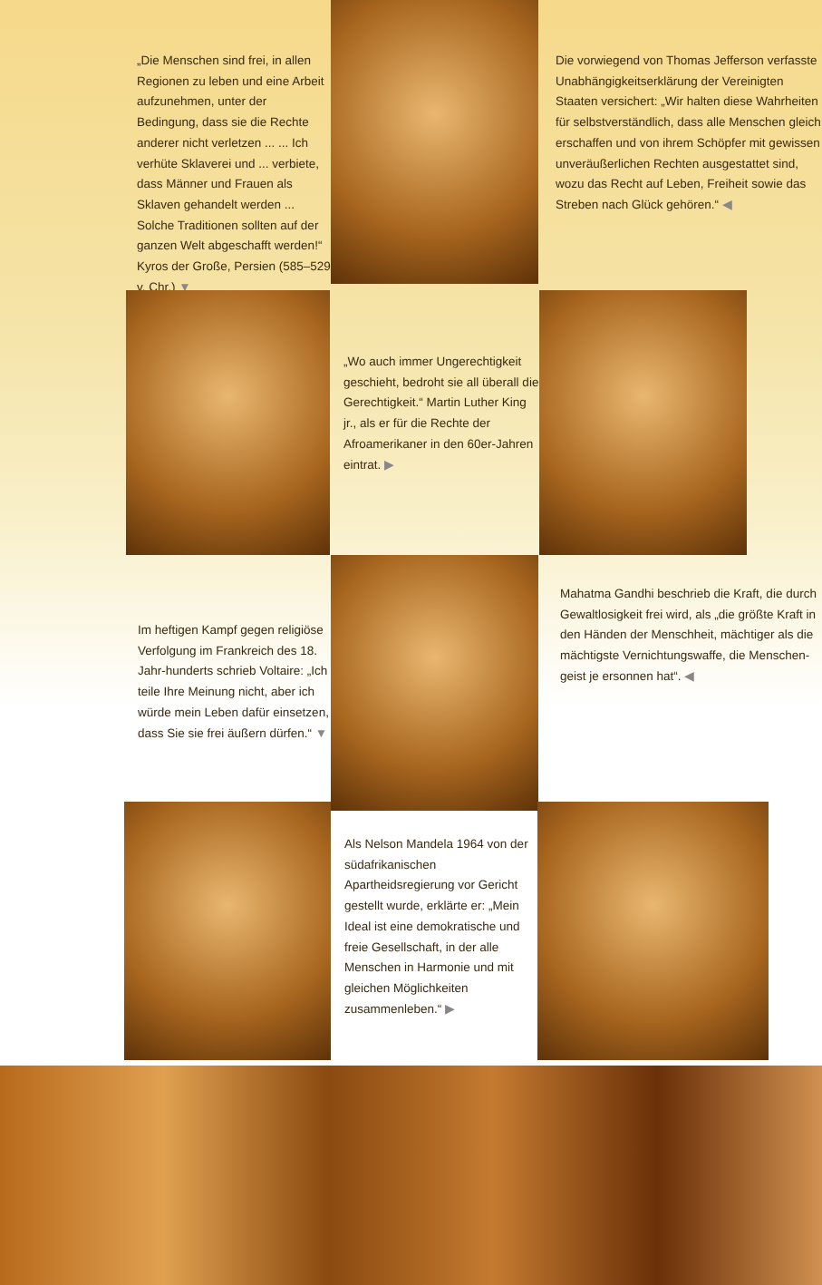„Die Menschen sind frei, in allen Regionen zu leben und eine Arbeit aufzunehmen, unter der Bedingung, dass sie die Rechte anderer nicht verletzen ... ... Ich verhüte Sklaverei und ... verbiete, dass Männer und Frauen als Sklaven gehandelt werden ... Solche Traditionen sollten auf der ganzen Welt abgeschafft werden!“ Kyros der Große, Persien (585–529 v. Chr.) ▼
Die vorwiegend von Thomas Jefferson verfasste Unabhängigkeitserklärung der Vereinigten Staaten versichert: „Wir halten diese Wahrheiten für selbstverständlich, dass alle Menschen gleich erschaffen und von ihrem Schöpfer mit gewissen unveräußerlichen Rechten ausgestattet sind, wozu das Recht auf Leben, Freiheit sowie das Streben nach Glück gehören.“ ◀
„Wo auch immer Ungerechtigkeit geschieht, bedroht sie all überall die Gerechtigkeit.“ Martin Luther King jr., als er für die Rechte der Afroamerikaner in den 60er-Jahren eintrat. ▶
Im heftigen Kampf gegen religiöse Verfolgung im Frankreich des 18. Jahr-hunderts schrieb Voltaire: „Ich teile Ihre Meinung nicht, aber ich würde mein Leben dafür einsetzen, dass Sie sie frei äußern dürfen.“ ▼
Mahatma Gandhi beschrieb die Kraft, die durch Gewaltlosigkeit frei wird, als „die größte Kraft in den Händen der Menschheit, mächtiger als die mächtigste Vernichtungswaffe, die Menschen-geist je ersonnen hat“. ◀
Als Nelson Mandela 1964 von der südafrikanischen Apartheidsregierung vor Gericht gestellt wurde, erklärte er: „Mein Ideal ist eine demokratische und freie Gesellschaft, in der alle Menschen in Harmonie und mit gleichen Möglichkeiten zusammenleben.“ ▶